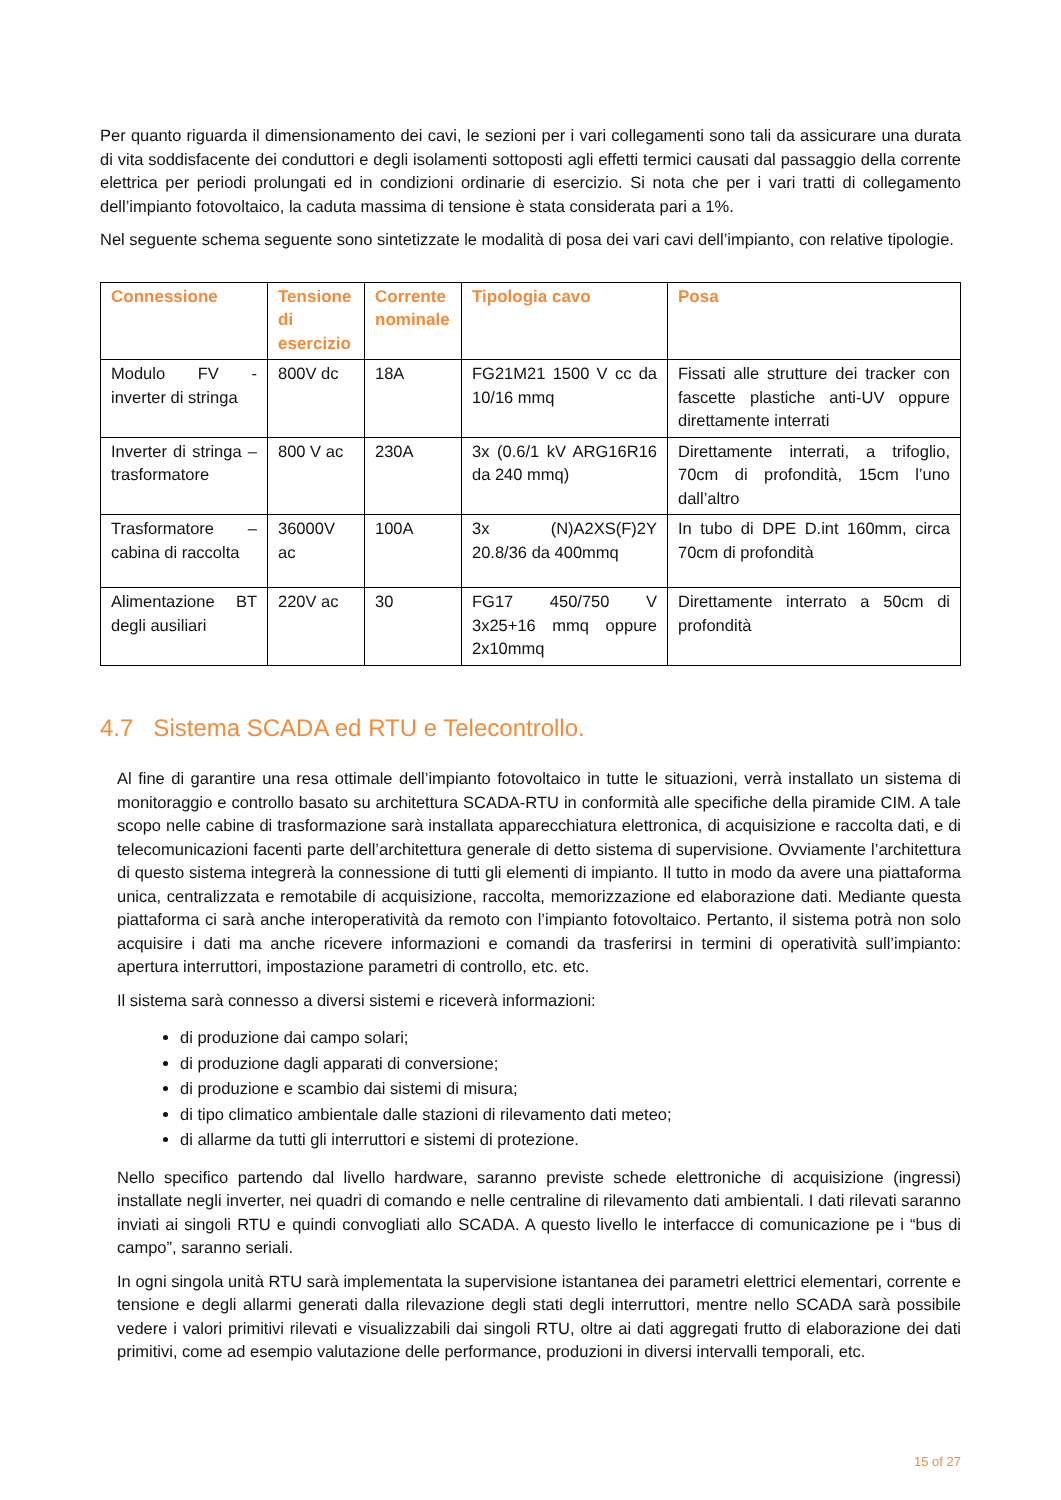Per quanto riguarda il dimensionamento dei cavi, le sezioni per i vari collegamenti sono tali da assicurare una durata di vita soddisfacente dei conduttori e degli isolamenti sottoposti agli effetti termici causati dal passaggio della corrente elettrica per periodi prolungati ed in condizioni ordinarie di esercizio. Si nota che per i vari tratti di collegamento dell’impianto fotovoltaico, la caduta massima di tensione è stata considerata pari a 1%.
Nel seguente schema seguente sono sintetizzate le modalità di posa dei vari cavi dell’impianto, con relative tipologie.
| Connessione | Tensione di esercizio | Corrente nominale | Tipologia cavo | Posa |
| --- | --- | --- | --- | --- |
| Modulo FV - inverter di stringa | 800V dc | 18A | FG21M21 1500 V cc da 10/16 mmq | Fissati alle strutture dei tracker con fascette plastiche anti-UV oppure direttamente interrati |
| Inverter di stringa – trasformatore | 800 V ac | 230A | 3x (0.6/1 kV ARG16R16 da 240 mmq) | Direttamente interrati, a trifoglio, 70cm di profondità, 15cm l’uno dall’altro |
| Trasformatore – cabina di raccolta | 36000V ac | 100A | 3x (N)A2XS(F)2Y 20.8/36 da 400mmq | In tubo di DPE D.int 160mm, circa 70cm di profondità |
| Alimentazione BT degli ausiliari | 220V ac | 30 | FG17 450/750 V 3x25+16 mmq oppure 2x10mmq | Direttamente interrato a 50cm di profondità |
4.7 Sistema SCADA ed RTU e Telecontrollo.
Al fine di garantire una resa ottimale dell’impianto fotovoltaico in tutte le situazioni, verrà installato un sistema di monitoraggio e controllo basato su architettura SCADA-RTU in conformità alle specifiche della piramide CIM. A tale scopo nelle cabine di trasformazione sarà installata apparecchiatura elettronica, di acquisizione e raccolta dati, e di telecomunicazioni facenti parte dell’architettura generale di detto sistema di supervisione. Ovviamente l’architettura di questo sistema integrerà la connessione di tutti gli elementi di impianto. Il tutto in modo da avere una piattaforma unica, centralizzata e remotabile di acquisizione, raccolta, memorizzazione ed elaborazione dati. Mediante questa piattaforma ci sarà anche interoperatività da remoto con l’impianto fotovoltaico. Pertanto, il sistema potrà non solo acquisire i dati ma anche ricevere informazioni e comandi da trasferirsi in termini di operatività sull’impianto: apertura interruttori, impostazione parametri di controllo, etc. etc.
Il sistema sarà connesso a diversi sistemi e riceverà informazioni:
di produzione dai campo solari;
di produzione dagli apparati di conversione;
di produzione e scambio dai sistemi di misura;
di tipo climatico ambientale dalle stazioni di rilevamento dati meteo;
di allarme da tutti gli interruttori e sistemi di protezione.
Nello specifico partendo dal livello hardware, saranno previste schede elettroniche di acquisizione (ingressi) installate negli inverter, nei quadri di comando e nelle centraline di rilevamento dati ambientali. I dati rilevati saranno inviati ai singoli RTU e quindi convogliati allo SCADA. A questo livello le interfacce di comunicazione pe i “bus di campo”, saranno seriali.
In ogni singola unità RTU sarà implementata la supervisione istantanea dei parametri elettrici elementari, corrente e tensione e degli allarmi generati dalla rilevazione degli stati degli interruttori, mentre nello SCADA sarà possibile vedere i valori primitivi rilevati e visualizzabili dai singoli RTU, oltre ai dati aggregati frutto di elaborazione dei dati primitivi, come ad esempio valutazione delle performance, produzioni in diversi intervalli temporali, etc.
15 of 27